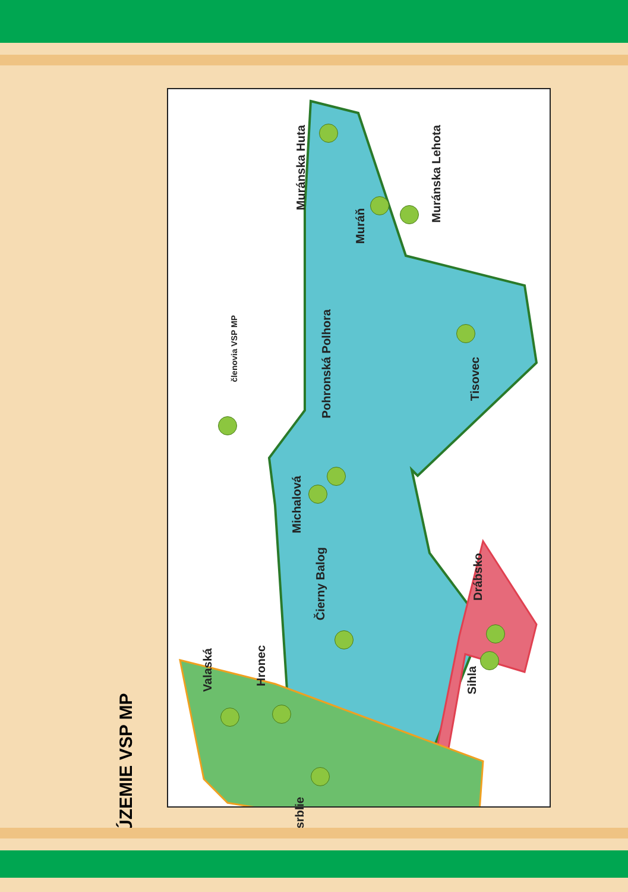ÚZEMIE VSP MP
členovia VSP MP
Muránska Huta
Muráň
Muránska Lehota
Pohronská Polhora
Tisovec
Michalová
Čierny Balog
Drábsko
Sihla
Valaská
Hronec
Osrblie